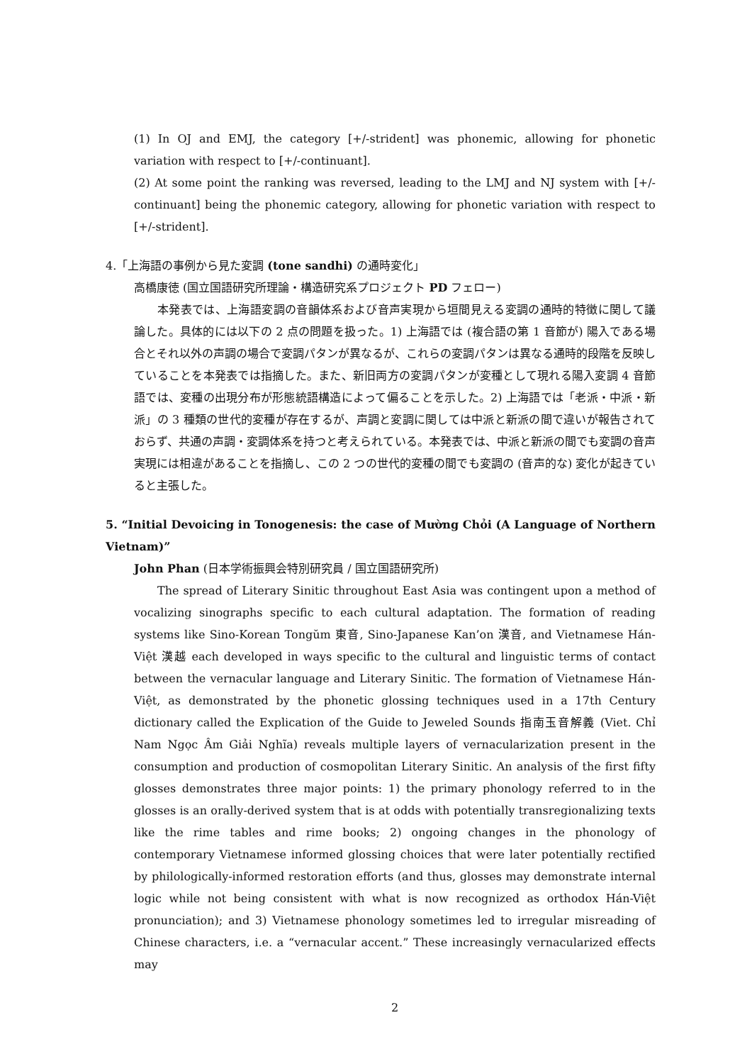(1) In OJ and EMJ, the category [+/-strident] was phonemic, allowing for phonetic variation with respect to [+/-continuant].
(2) At some point the ranking was reversed, leading to the LMJ and NJ system with [+/-continuant] being the phonemic category, allowing for phonetic variation with respect to [+/-strident].
4.「上海語の事例から見た変調 (tone sandhi) の通時変化」
高橋康徳 (国立国語研究所理論・構造研究系プロジェクト PD フェロー)
本発表では、上海語変調の音韻体系および音声実現から垣間見える変調の通時的特徴に関して議論した。具体的には以下の 2 点の問題を扱った。1) 上海語では (複合語の第 1 音節が) 陽入である場合とそれ以外の声調の場合で変調パタンが異なるが、これらの変調パタンは異なる通時的段階を反映していることを本発表では指摘した。また、新旧両方の変調パタンが変種として現れる陽入変調 4 音節語では、変種の出現分布が形態統語構造によって偏ることを示した。2) 上海語では「老派・中派・新派」の 3 種類の世代的変種が存在するが、声調と変調に関しては中派と新派の間で違いが報告されておらず、共通の声調・変調体系を持つと考えられている。本発表では、中派と新派の間でも変調の音声実現には相違があることを指摘し、この 2 つの世代的変種の間でも変調の (音声的な) 変化が起きていると主張した。
5. “Initial Devoicing in Tonogenesis: the case of Mường Chỏi (A Language of Northern Vietnam)”
John Phan (日本学術振興会特別研究員 / 国立国語研究所)
The spread of Literary Sinitic throughout East Asia was contingent upon a method of vocalizing sinographs specific to each cultural adaptation. The formation of reading systems like Sino-Korean Tongŭm 東音, Sino-Japanese Kan’on 漢音, and Vietnamese Hán-Việt 漢越 each developed in ways specific to the cultural and linguistic terms of contact between the vernacular language and Literary Sinitic. The formation of Vietnamese Hán-Việt, as demonstrated by the phonetic glossing techniques used in a 17th Century dictionary called the Explication of the Guide to Jeweled Sounds 指南玉音解義 (Viet. Chỉ Nam Ngọc Âm Giải Nghĩa) reveals multiple layers of vernacularization present in the consumption and production of cosmopolitan Literary Sinitic. An analysis of the first fifty glosses demonstrates three major points: 1) the primary phonology referred to in the glosses is an orally-derived system that is at odds with potentially transregionalizing texts like the rime tables and rime books; 2) ongoing changes in the phonology of contemporary Vietnamese informed glossing choices that were later potentially rectified by philologically-informed restoration efforts (and thus, glosses may demonstrate internal logic while not being consistent with what is now recognized as orthodox Hán-Việt pronunciation); and 3) Vietnamese phonology sometimes led to irregular misreading of Chinese characters, i.e. a “vernacular accent.” These increasingly vernacularized effects may
2